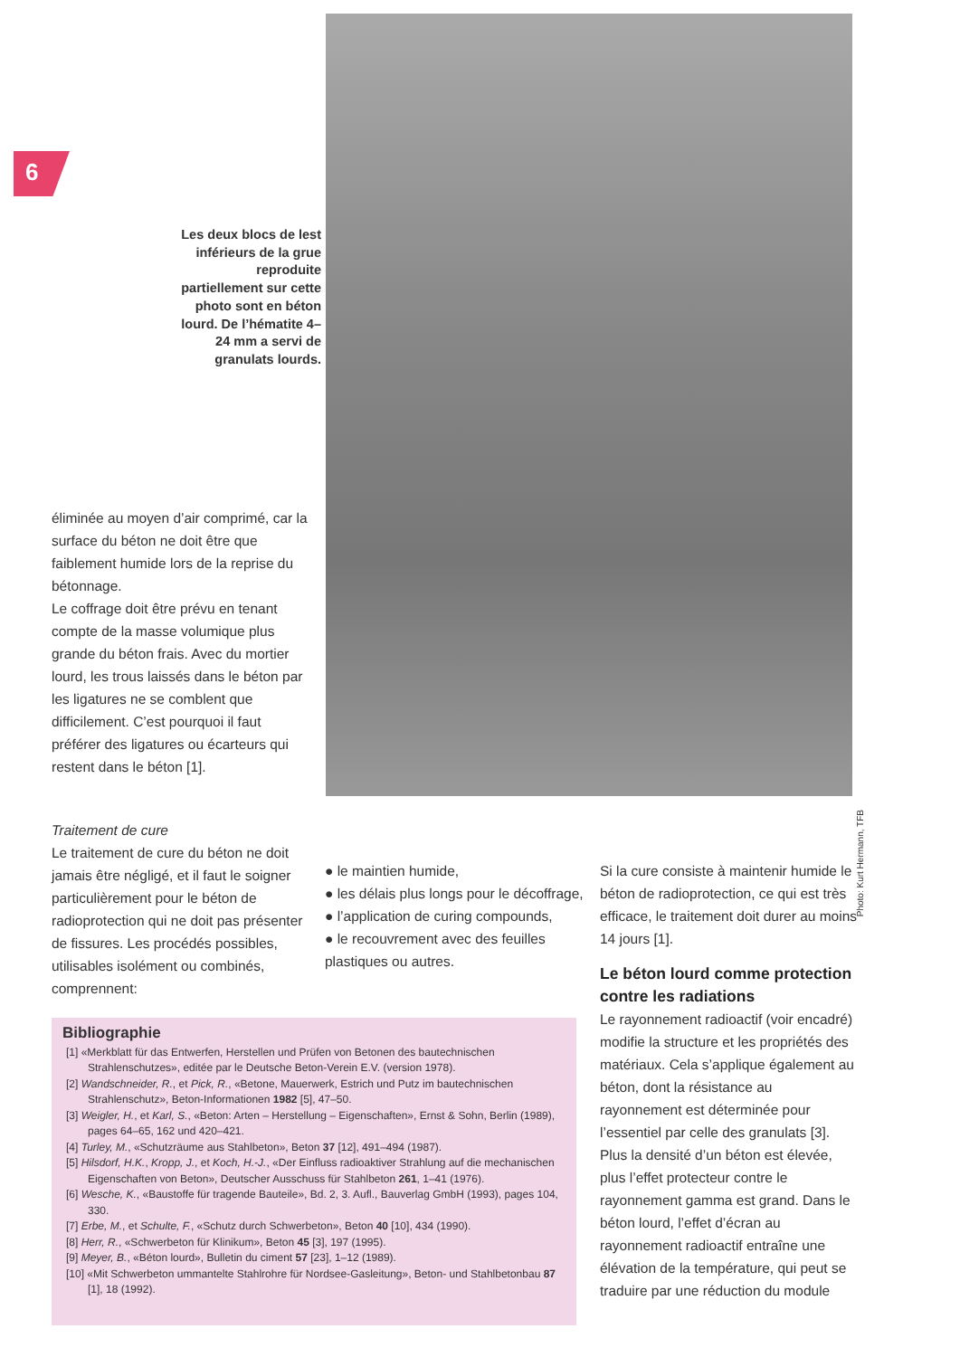6
Les deux blocs de lest inférieurs de la grue reproduite partiellement sur cette photo sont en béton lourd. De l’hématite 4–24 mm a servi de granulats lourds.
éliminée au moyen d’air comprimé, car la surface du béton ne doit être que faiblement humide lors de la reprise du bétonnage.
Le coffrage doit être prévu en tenant compte de la masse volumique plus grande du béton frais. Avec du mortier lourd, les trous laissés dans le béton par les ligatures ne se comblent que difficilement. C’est pourquoi il faut préférer des ligatures ou écarteurs qui restent dans le béton [1].
Photo: Kurt Hermann, TFB
Traitement de cure
Le traitement de cure du béton ne doit jamais être négligé, et il faut le soigner particulièrement pour le béton de radioprotection qui ne doit pas présenter de fissures. Les procédés possibles, utilisables isolément ou combinés, comprennent:
● le maintien humide,
● les délais plus longs pour le décoffrage,
● l’application de curing compounds,
● le recouvrement avec des feuilles plastiques ou autres.
Si la cure consiste à maintenir humide le béton de radioprotection, ce qui est très efficace, le traitement doit durer au moins 14 jours [1].
Le béton lourd comme protection contre les radiations
Le rayonnement radioactif (voir encadré) modifie la structure et les propriétés des matériaux. Cela s’applique également au béton, dont la résistance au rayonnement est déterminée pour l’essentiel par celle des granulats [3].
Plus la densité d’un béton est élevée, plus l’effet protecteur contre le rayonnement gamma est grand. Dans le béton lourd, l’effet d’écran au rayonnement radioactif entraîne une élévation de la température, qui peut se traduire par une réduction du module
Bibliographie
[1] «Merkblatt für das Entwerfen, Herstellen und Prüfen von Betonen des bautechnischen Strahlenschutzes», editée par le Deutsche Beton-Verein E.V. (version 1978).
[2] Wandschneider, R., et Pick, R., «Betone, Mauerwerk, Estrich und Putz im bautechnischen Strahlenschutz», Beton-Informationen 1982 [5], 47–50.
[3] Weigler, H., et Karl, S., «Beton: Arten – Herstellung – Eigenschaften», Ernst & Sohn, Berlin (1989), pages 64–65, 162 und 420–421.
[4] Turley, M., «Schutzräume aus Stahlbeton», Beton 37 [12], 491–494 (1987).
[5] Hilsdorf, H.K., Kropp, J., et Koch, H.-J., «Der Einfluss radioaktiver Strahlung auf die mechanischen Eigenschaften von Beton», Deutscher Ausschuss für Stahlbeton 261, 1–41 (1976).
[6] Wesche, K., «Baustoffe für tragende Bauteile», Bd. 2, 3. Aufl., Bauverlag GmbH (1993), pages 104, 330.
[7] Erbe, M., et Schulte, F., «Schutz durch Schwerbeton», Beton 40 [10], 434 (1990).
[8] Herr, R., «Schwerbeton für Klinikum», Beton 45 [3], 197 (1995).
[9] Meyer, B., «Béton lourd», Bulletin du ciment 57 [23], 1–12 (1989).
[10] «Mit Schwerbeton ummantelte Stahlrohre für Nordsee-Gasleitung», Beton- und Stahlbetonbau 87 [1], 18 (1992).